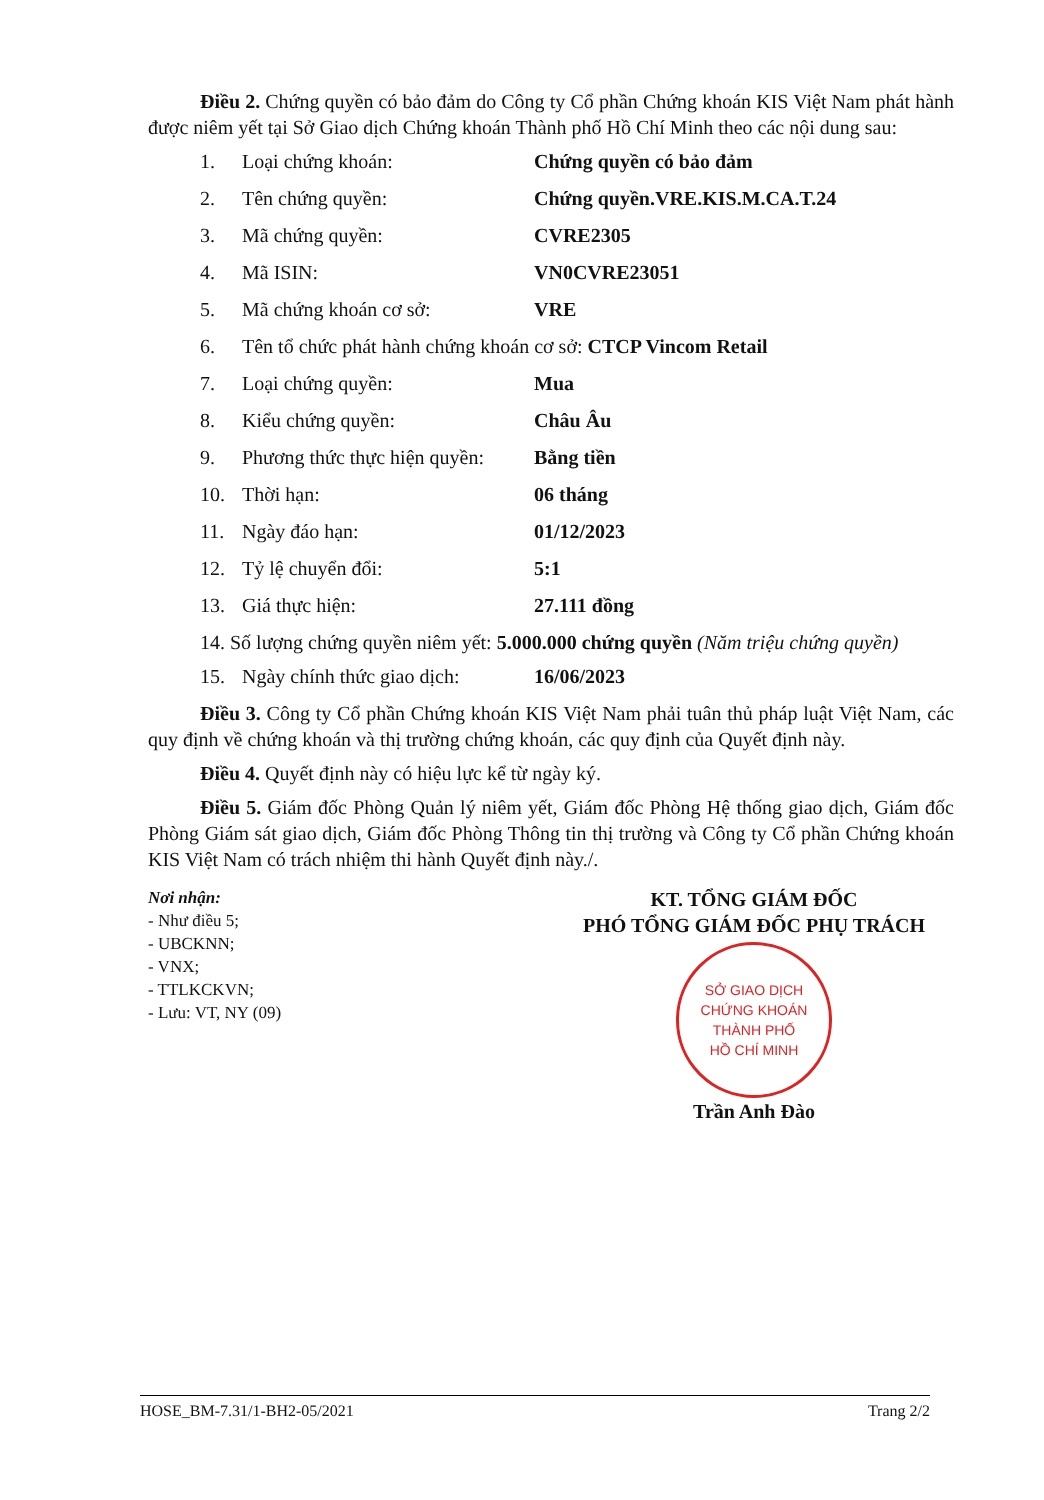Điều 2. Chứng quyền có bảo đảm do Công ty Cổ phần Chứng khoán KIS Việt Nam phát hành được niêm yết tại Sở Giao dịch Chứng khoán Thành phố Hồ Chí Minh theo các nội dung sau:
1. Loại chứng khoán: Chứng quyền có bảo đảm
2. Tên chứng quyền: Chứng quyền.VRE.KIS.M.CA.T.24
3. Mã chứng quyền: CVRE2305
4. Mã ISIN: VN0CVRE23051
5. Mã chứng khoán cơ sở: VRE
6. Tên tổ chức phát hành chứng khoán cơ sở: CTCP Vincom Retail
7. Loại chứng quyền: Mua
8. Kiểu chứng quyền: Châu Âu
9. Phương thức thực hiện quyền: Bằng tiền
10. Thời hạn: 06 tháng
11. Ngày đáo hạn: 01/12/2023
12. Tỷ lệ chuyển đổi: 5:1
13. Giá thực hiện: 27.111 đồng
14. Số lượng chứng quyền niêm yết: 5.000.000 chứng quyền (Năm triệu chứng quyền)
15. Ngày chính thức giao dịch: 16/06/2023
Điều 3. Công ty Cổ phần Chứng khoán KIS Việt Nam phải tuân thủ pháp luật Việt Nam, các quy định về chứng khoán và thị trường chứng khoán, các quy định của Quyết định này.
Điều 4. Quyết định này có hiệu lực kể từ ngày ký.
Điều 5. Giám đốc Phòng Quản lý niêm yết, Giám đốc Phòng Hệ thống giao dịch, Giám đốc Phòng Giám sát giao dịch, Giám đốc Phòng Thông tin thị trường và Công ty Cổ phần Chứng khoán KIS Việt Nam có trách nhiệm thi hành Quyết định này./.
Nơi nhận:
- Như điều 5;
- UBCKNN;
- VNX;
- TTLKCKVN;
- Lưu: VT, NY (09)
KT. TỔNG GIÁM ĐỐC
PHÓ TỔNG GIÁM ĐỐC PHỤ TRÁCH
SỞ GIAO DỊCH
CHỨNG KHOÁN
THÀNH PHỐ
HỒ CHÍ MINH
Trần Anh Đào
HOSE_BM-7.31/1-BH2-05/2021 Trang 2/2